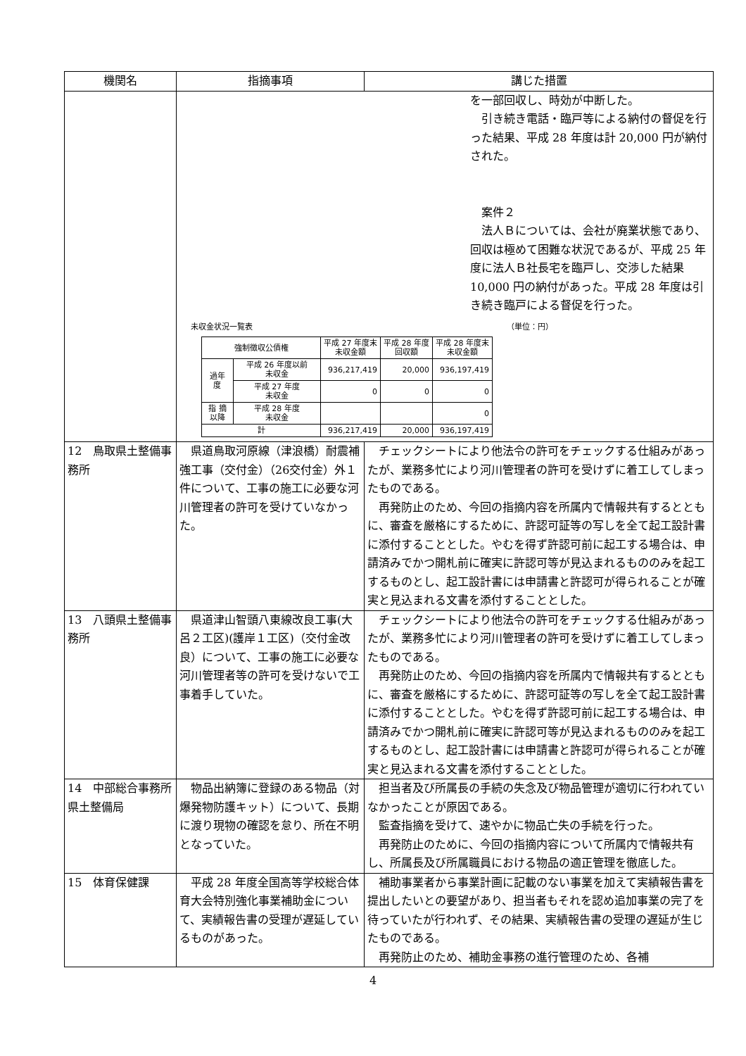| 機関名 | 指摘事項 | 講じた措置 |
| --- | --- | --- |
| | を一部回収し、時効が中断した。 引き続き電話・臨戸等による納付の督促を行った結果、平成 28 年度は計 20,000 円が納付された。 案件２ 法人Ｂについては、会社が廃業状態であり、回収は極めて困難な状況であるが、平成 25 年度に法人Ｂ社長宅を臨戸し、交渉した結果 10,000 円の納付があった。平成 28 年度は引き続き臨戸による督促を行った。 未収金状況一覧表 （単位：円） / 強制徴収公債権 / / 平成 27 年度末 未収金額 / 平成 28 年度 回収額 / 平成 28 年度末 未収金額 / / 過年 度 / 平成 26 年度以前 未収金 / 936,217,419 / 20,000 / 936,197,419 / / / 平成 27 年度 未収金 / 0 / 0 / 0 / / 指 摘 以降 / 平成 28 年度 未収金 / / / 0 / / 計 / / 936,217,419 / 20,000 / 936,197,419 / | |
| 12 鳥取県土整備事務所 | 県道鳥取河原線（津浪橋）耐震補強工事（交付金）（26交付金）外１件について、工事の施工に必要な河川管理者の許可を受けていなかった。 | チェックシートにより他法令の許可をチェックする仕組みがあったが、業務多忙により河川管理者の許可を受けずに着工してしまったものである。 再発防止のため、今回の指摘内容を所属内で情報共有するとともに、審査を厳格にするために、許認可証等の写しを全て起工設計書に添付することとした。やむを得ず許認可前に起工する場合は、申請済みでかつ開札前に確実に許認可等が見込まれるもののみを起工するものとし、起工設計書には申請書と許認可が得られることが確実と見込まれる文書を添付することとした。 |
| 13 八頭県土整備事務所 | 県道津山智頭八東線改良工事(大呂２工区)(護岸１工区)（交付金改良）について、工事の施工に必要な河川管理者等の許可を受けないで工事着手していた。 | チェックシートにより他法令の許可をチェックする仕組みがあったが、業務多忙により河川管理者の許可を受けずに着工してしまったものである。 再発防止のため、今回の指摘内容を所属内で情報共有するとともに、審査を厳格にするために、許認可証等の写しを全て起工設計書に添付することとした。やむを得ず許認可前に起工する場合は、申請済みでかつ開札前に確実に許認可等が見込まれるもののみを起工するものとし、起工設計書には申請書と許認可が得られることが確実と見込まれる文書を添付することとした。 |
| 14 中部総合事務所県土整備局 | 物品出納簿に登録のある物品（対爆発物防護キット）について、長期に渡り現物の確認を怠り、所在不明となっていた。 | 担当者及び所属長の手続の失念及び物品管理が適切に行われていなかったことが原因である。 監査指摘を受けて、速やかに物品亡失の手続を行った。 再発防止のために、今回の指摘内容について所属内で情報共有し、所属長及び所属職員における物品の適正管理を徹底した。 |
| 15 体育保健課 | 平成 28 年度全国高等学校総合体育大会特別強化事業補助金について、実績報告書の受理が遅延しているものがあった。 | 補助事業者から事業計画に記載のない事業を加えて実績報告書を提出したいとの要望があり、担当者もそれを認め追加事業の完了を待っていたが行われず、その結果、実績報告書の受理の遅延が生じたものである。 再発防止のため、補助金事務の進行管理のため、各補 |
4